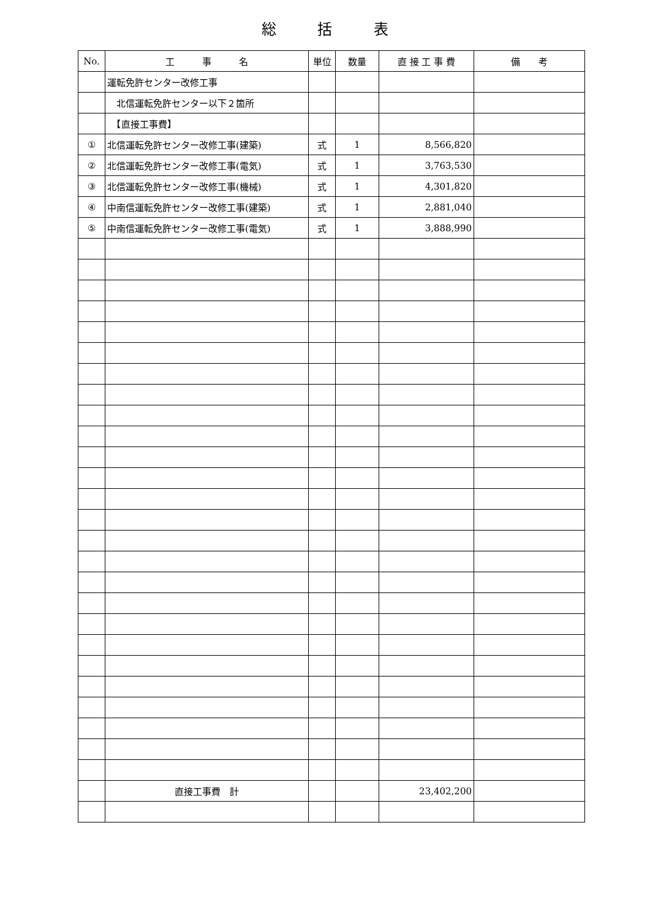総 括 表
| No. | 工 事 名 | 単位 | 数量 | 直 接 工 事 費 | 備 考 |
| --- | --- | --- | --- | --- | --- |
| | 運転免許センター改修工事 | | | | |
| | 北信運転免許センター以下２箇所 | | | | |
| | 【直接工事費】 | | | | |
| ① | 北信運転免許センター改修工事(建築) | 式 | 1 | 8,566,820 | |
| ② | 北信運転免許センター改修工事(電気) | 式 | 1 | 3,763,530 | |
| ③ | 北信運転免許センター改修工事(機械) | 式 | 1 | 4,301,820 | |
| ④ | 中南信運転免許センター改修工事(建築) | 式 | 1 | 2,881,040 | |
| ⑤ | 中南信運転免許センター改修工事(電気) | 式 | 1 | 3,888,990 | |
| | 直接工事費 計 | | | 23,402,200 | |